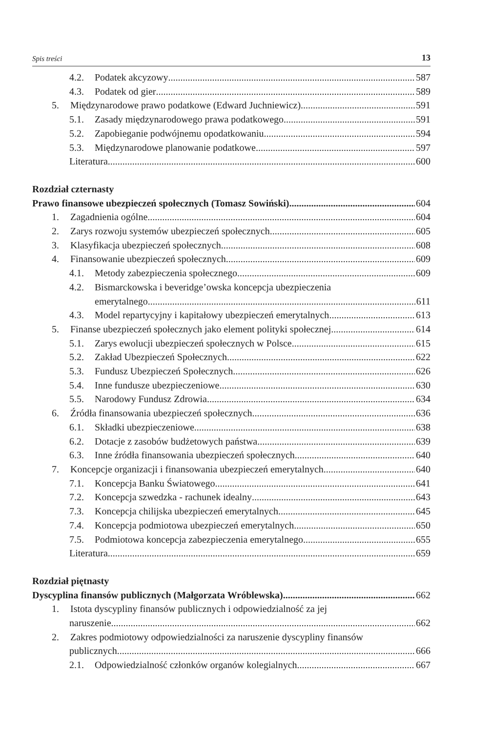Spis treści 13
4.2. Podatek akcyzowy 587
4.3. Podatek od gier 589
5. Międzynarodowe prawo podatkowe (Edward Juchniewicz) 591
5.1. Zasady międzynarodowego prawa podatkowego 591
5.2. Zapobieganie podwójnemu opodatkowaniu 594
5.3. Międzynarodowe planowanie podatkowe 597
Literatura 600
Rozdział czternasty
Prawo finansowe ubezpieczeń społecznych (Tomasz Sowiński) 604
1. Zagadnienia ogólne 604
2. Zarys rozwoju systemów ubezpieczeń społecznych 605
3. Klasyfikacja ubezpieczeń społecznych 608
4. Finansowanie ubezpieczeń społecznych 609
4.1. Metody zabezpieczenia społecznego 609
4.2. Bismarckowska i beveridge’owska koncepcja ubezpieczenia
emerytalnego 611
4.3. Model repartycyjny i kapitałowy ubezpieczeń emerytalnych 613
5. Finanse ubezpieczeń społecznych jako element polityki społecznej 614
5.1. Zarys ewolucji ubezpieczeń społecznych w Polsce 615
5.2. Zakład Ubezpieczeń Społecznych 622
5.3. Fundusz Ubezpieczeń Społecznych 626
5.4. Inne fundusze ubezpieczeniowe 630
5.5. Narodowy Fundusz Zdrowia 634
6. Źródła finansowania ubezpieczeń społecznych 636
6.1. Składki ubezpieczeniowe 638
6.2. Dotacje z zasobów budżetowych państwa 639
6.3. Inne źródła finansowania ubezpieczeń społecznych 640
7. Koncepcje organizacji i finansowania ubezpieczeń emerytalnych 640
7.1. Koncepcja Banku Światowego 641
7.2. Koncepcja szwedzka - rachunek idealny 643
7.3. Koncepcja chilijska ubezpieczeń emerytalnych 645
7.4. Koncepcja podmiotowa ubezpieczeń emerytalnych 650
7.5. Podmiotowa koncepcja zabezpieczenia emerytalnego 655
Literatura 659
Rozdział piętnasty
Dyscyplina finansów publicznych (Małgorzata Wróblewska) 662
1. Istota dyscypliny finansów publicznych i odpowiedzialność za jej
naruszenie 662
2. Zakres podmiotowy odpowiedzialności za naruszenie dyscypliny finansów
publicznych 666
2.1. Odpowiedzialność członków organów kolegialnych 667